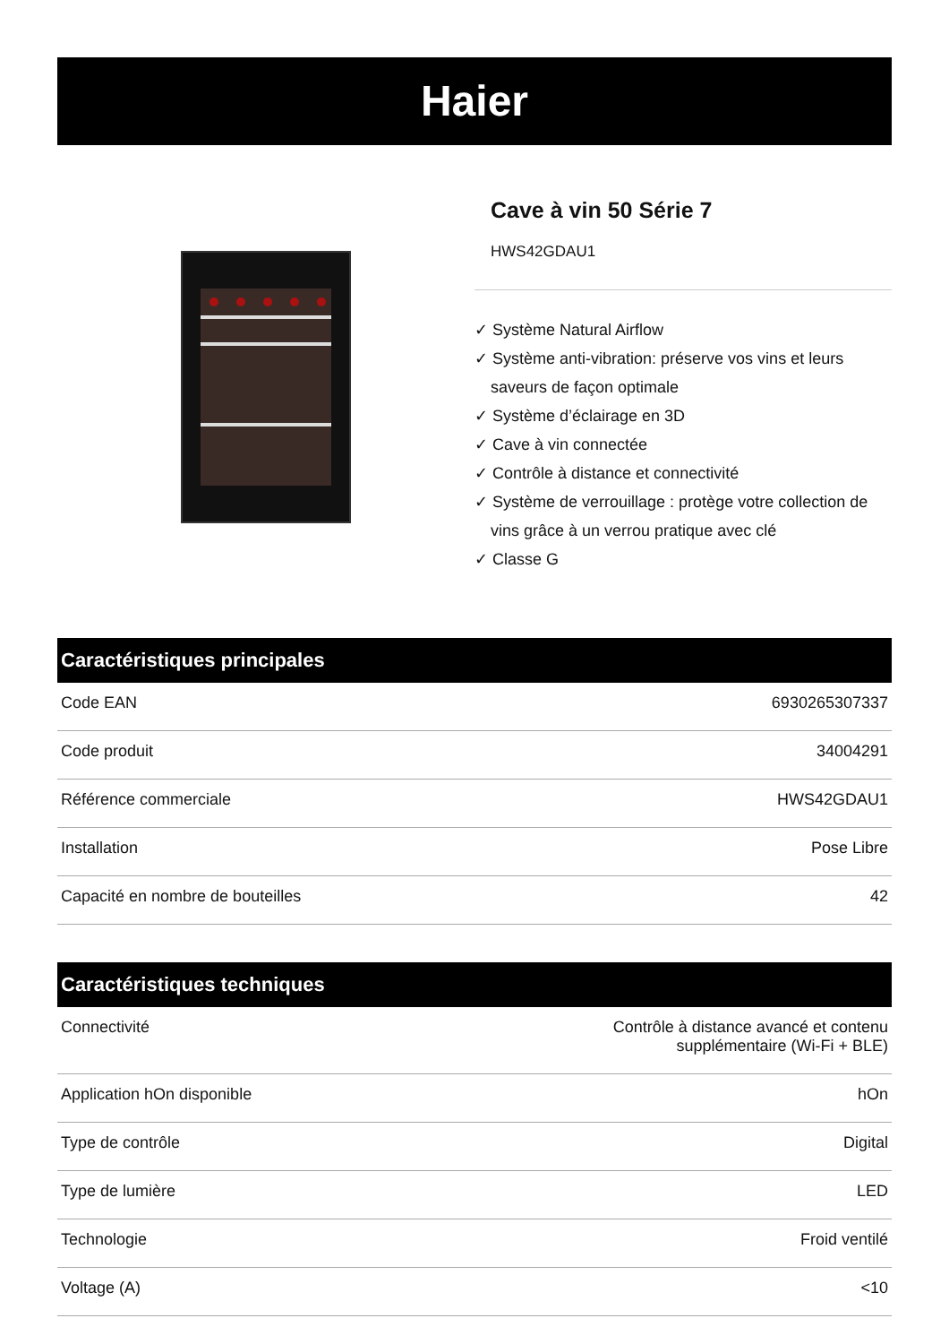Haier
Cave à vin 50 Série 7
HWS42GDAU1
✓ Système Natural Airflow
✓ Système anti-vibration: préserve vos vins et leurs saveurs de façon optimale
✓ Système d’éclairage en 3D
✓ Cave à vin connectée
✓ Contrôle à distance et connectivité
✓ Système de verrouillage : protège votre collection de vins grâce à un verrou pratique avec clé
✓ Classe G
Caractéristiques principales
| Code EAN | 6930265307337 |
| Code produit | 34004291 |
| Référence commerciale | HWS42GDAU1 |
| Installation | Pose Libre |
| Capacité en nombre de bouteilles | 42 |
Caractéristiques techniques
| Connectivité | Contrôle à distance avancé et contenu supplémentaire (Wi-Fi + BLE) |
| Application hOn disponible | hOn |
| Type de contrôle | Digital |
| Type de lumière | LED |
| Technologie | Froid ventilé |
| Voltage (A) | <10 |